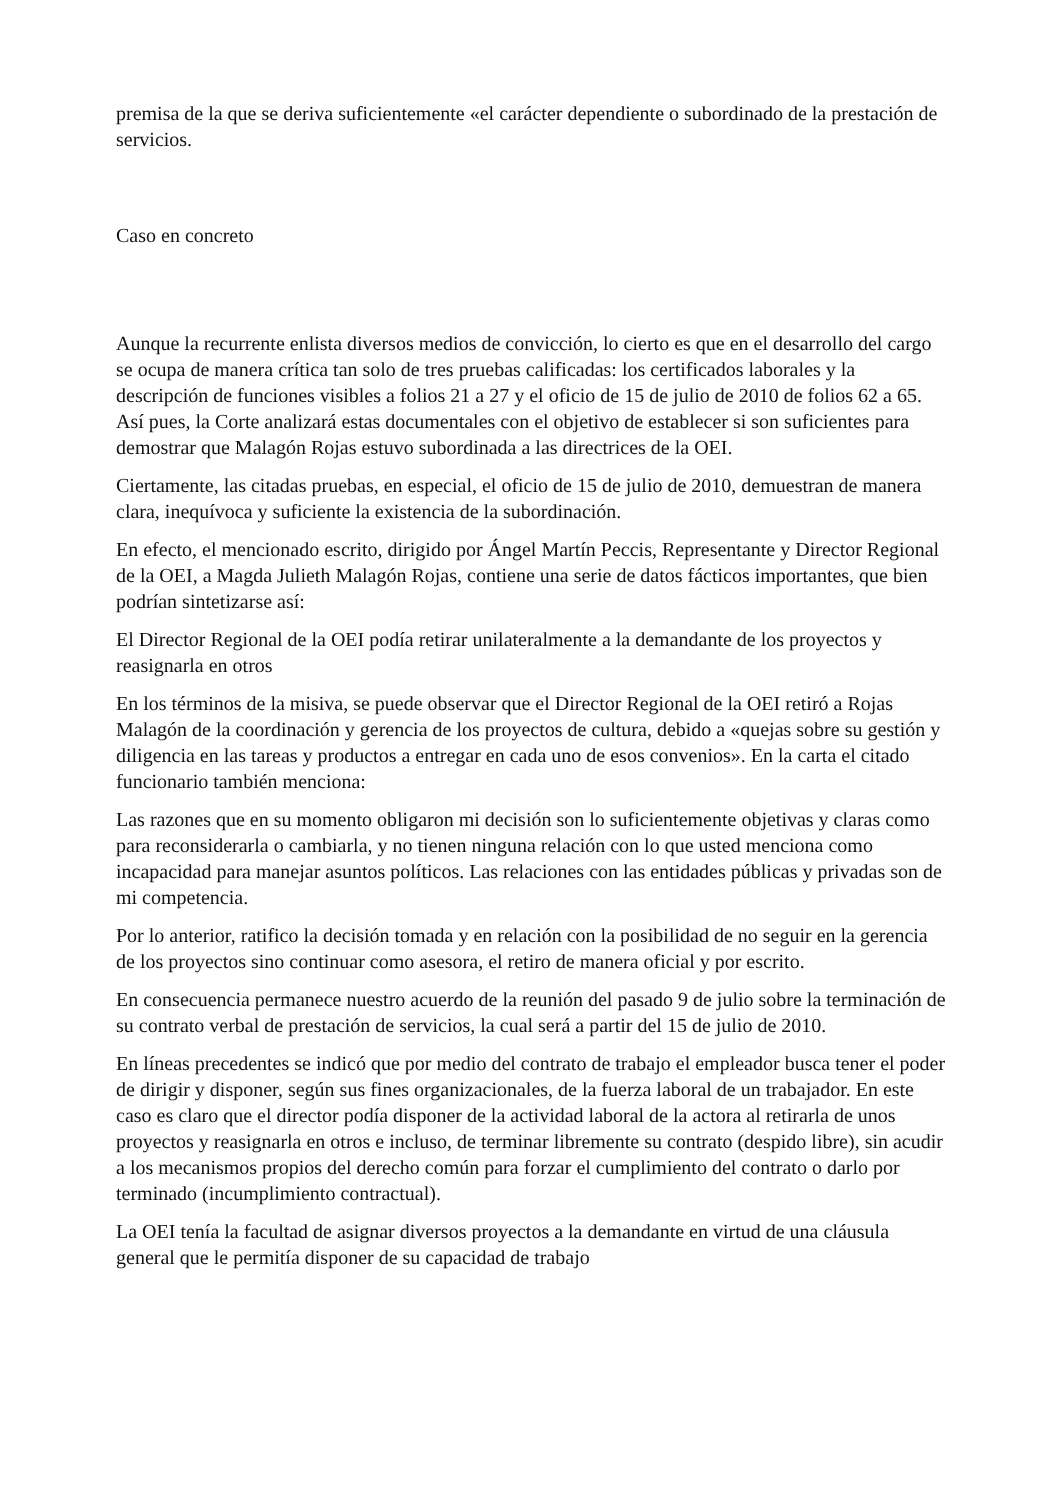premisa de la que se deriva suficientemente «el carácter dependiente o subordinado de la prestación de servicios.
Caso en concreto
Aunque la recurrente enlista diversos medios de convicción, lo cierto es que en el desarrollo del cargo se ocupa de manera crítica tan solo de tres pruebas calificadas: los certificados laborales y la descripción de funciones visibles a folios 21 a 27 y el oficio de 15 de julio de 2010 de folios 62 a 65. Así pues, la Corte analizará estas documentales con el objetivo de establecer si son suficientes para demostrar que Malagón Rojas estuvo subordinada a las directrices de la OEI.
Ciertamente, las citadas pruebas, en especial, el oficio de 15 de julio de 2010, demuestran de manera clara, inequívoca y suficiente la existencia de la subordinación.
En efecto, el mencionado escrito, dirigido por Ángel Martín Peccis, Representante y Director Regional de la OEI, a Magda Julieth Malagón Rojas, contiene una serie de datos fácticos importantes, que bien podrían sintetizarse así:
El Director Regional de la OEI podía retirar unilateralmente a la demandante de los proyectos y reasignarla en otros
En los términos de la misiva, se puede observar que el Director Regional de la OEI retiró a Rojas Malagón de la coordinación y gerencia de los proyectos de cultura, debido a «quejas sobre su gestión y diligencia en las tareas y productos a entregar en cada uno de esos convenios». En la carta el citado funcionario también menciona:
Las razones que en su momento obligaron mi decisión son lo suficientemente objetivas y claras como para reconsiderarla o cambiarla, y no tienen ninguna relación con lo que usted menciona como incapacidad para manejar asuntos políticos. Las relaciones con las entidades públicas y privadas son de mi competencia.
Por lo anterior, ratifico la decisión tomada y en relación con la posibilidad de no seguir en la gerencia de los proyectos sino continuar como asesora, el retiro de manera oficial y por escrito.
En consecuencia permanece nuestro acuerdo de la reunión del pasado 9 de julio sobre la terminación de su contrato verbal de prestación de servicios, la cual será a partir del 15 de julio de 2010.
En líneas precedentes se indicó que por medio del contrato de trabajo el empleador busca tener el poder de dirigir y disponer, según sus fines organizacionales, de la fuerza laboral de un trabajador. En este caso es claro que el director podía disponer de la actividad laboral de la actora al retirarla de unos proyectos y reasignarla en otros e incluso, de terminar libremente su contrato (despido libre), sin acudir a los mecanismos propios del derecho común para forzar el cumplimiento del contrato o darlo por terminado (incumplimiento contractual).
La OEI tenía la facultad de asignar diversos proyectos a la demandante en virtud de una cláusula general que le permitía disponer de su capacidad de trabajo